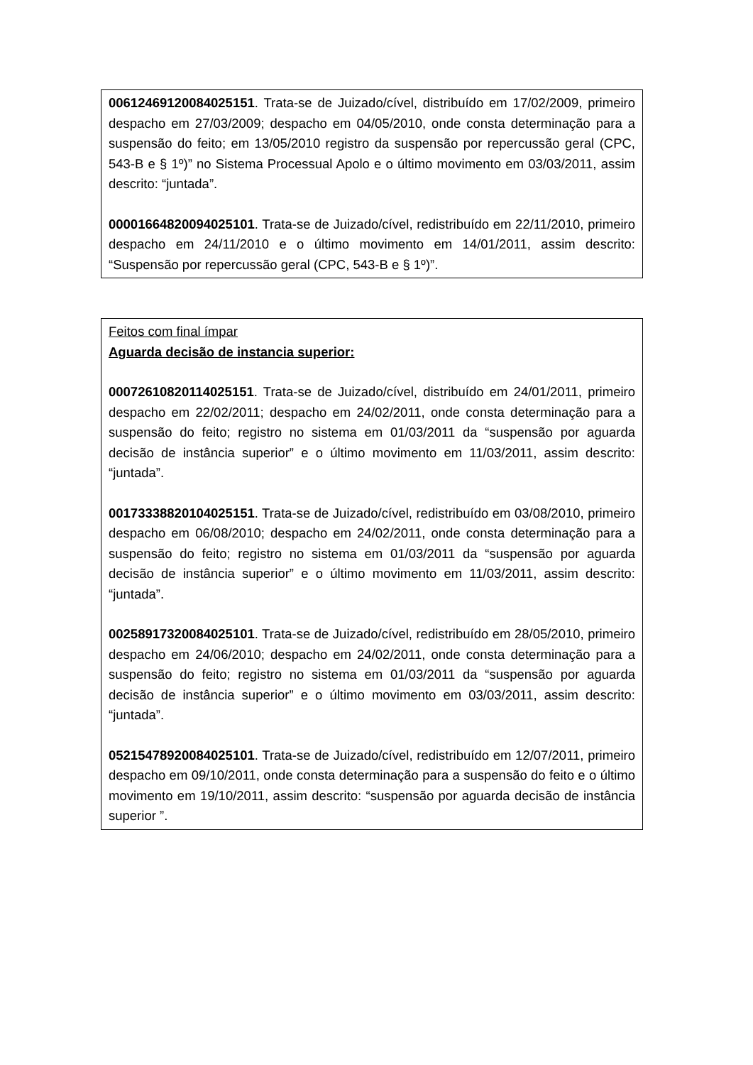00612469120084025151. Trata-se de Juizado/cível, distribuído em 17/02/2009, primeiro despacho em 27/03/2009; despacho em 04/05/2010, onde consta determinação para a suspensão do feito; em 13/05/2010 registro da suspensão por repercussão geral (CPC, 543-B e § 1º)” no Sistema Processual Apolo e o último movimento em 03/03/2011, assim descrito: “juntada”.
00001664820094025101. Trata-se de Juizado/cível, redistribuído em 22/11/2010, primeiro despacho em 24/11/2010 e o último movimento em 14/01/2011, assim descrito: “Suspensão por repercussão geral (CPC, 543-B e § 1º)”.
Feitos com final ímpar
Aguarda decisão de instancia superior:
00072610820114025151. Trata-se de Juizado/cível, distribuído em 24/01/2011, primeiro despacho em 22/02/2011; despacho em 24/02/2011, onde consta determinação para a suspensão do feito; registro no sistema em 01/03/2011 da “suspensão por aguarda decisão de instância superior” e o último movimento em 11/03/2011, assim descrito: “juntada”.
00173338820104025151. Trata-se de Juizado/cível, redistribuído em 03/08/2010, primeiro despacho em 06/08/2010; despacho em 24/02/2011, onde consta determinação para a suspensão do feito; registro no sistema em 01/03/2011 da “suspensão por aguarda decisão de instância superior” e o último movimento em 11/03/2011, assim descrito: “juntada”.
00258917320084025101. Trata-se de Juizado/cível, redistribuído em 28/05/2010, primeiro despacho em 24/06/2010; despacho em 24/02/2011, onde consta determinação para a suspensão do feito; registro no sistema em 01/03/2011 da “suspensão por aguarda decisão de instância superior” e o último movimento em 03/03/2011, assim descrito: “juntada”.
05215478920084025101. Trata-se de Juizado/cível, redistribuído em 12/07/2011, primeiro despacho em 09/10/2011, onde consta determinação para a suspensão do feito e o último movimento em 19/10/2011, assim descrito: “suspensão por aguarda decisão de instância superior ”.